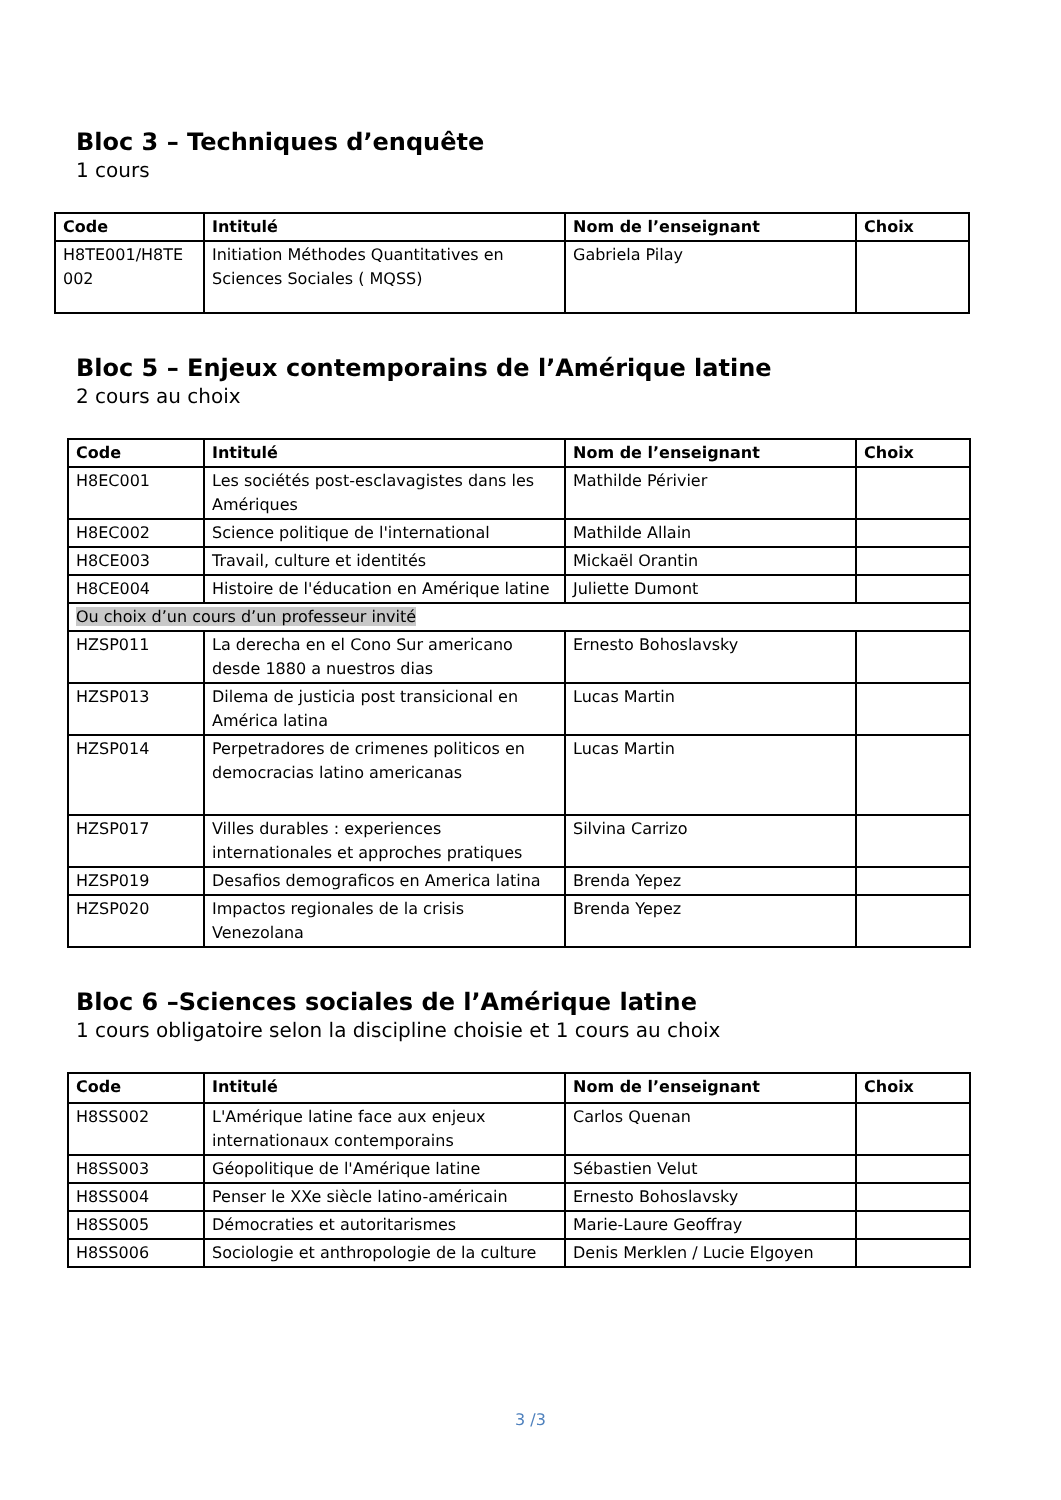Bloc 3 – Techniques d’enquête
1 cours
| Code | Intitulé | Nom de l’enseignant | Choix |
| --- | --- | --- | --- |
| H8TE001/H8TE 002 | Initiation Méthodes Quantitatives en Sciences Sociales ( MQSS) | Gabriela Pilay | |
Bloc 5 – Enjeux contemporains de l’Amérique latine
2 cours au choix
| Code | Intitulé | Nom de l’enseignant | Choix |
| --- | --- | --- | --- |
| H8EC001 | Les sociétés post-esclavagistes dans les Amériques | Mathilde Périvier | |
| H8EC002 | Science politique de l'international | Mathilde Allain | |
| H8CE003 | Travail, culture et identités | Mickaël Orantin | |
| H8CE004 | Histoire de l'éducation en Amérique latine | Juliette Dumont | |
| Ou choix d’un cours d’un professeur invité | | | |
| HZSP011 | La derecha en el Cono Sur americano desde 1880 a nuestros dias | Ernesto Bohoslavsky | |
| HZSP013 | Dilema de justicia post transicional en América latina | Lucas Martin | |
| HZSP014 | Perpetradores de crimenes politicos en democracias latino americanas | Lucas Martin | |
| HZSP017 | Villes durables : experiences internationales et approches pratiques | Silvina Carrizo | |
| HZSP019 | Desafios demograficos en America latina | Brenda Yepez | |
| HZSP020 | Impactos regionales de la crisis Venezolana | Brenda Yepez | |
Bloc 6 –Sciences sociales de l’Amérique latine
1 cours obligatoire selon la discipline choisie et 1 cours au choix
| Code | Intitulé | Nom de l’enseignant | Choix |
| --- | --- | --- | --- |
| H8SS002 | L'Amérique latine face aux enjeux internationaux contemporains | Carlos Quenan | |
| H8SS003 | Géopolitique de l'Amérique latine | Sébastien Velut | |
| H8SS004 | Penser le XXe siècle latino-américain | Ernesto Bohoslavsky | |
| H8SS005 | Démocraties et autoritarismes | Marie-Laure Geoffray | |
| H8SS006 | Sociologie et anthropologie de la culture | Denis Merklen / Lucie Elgoyen | |
3 /3